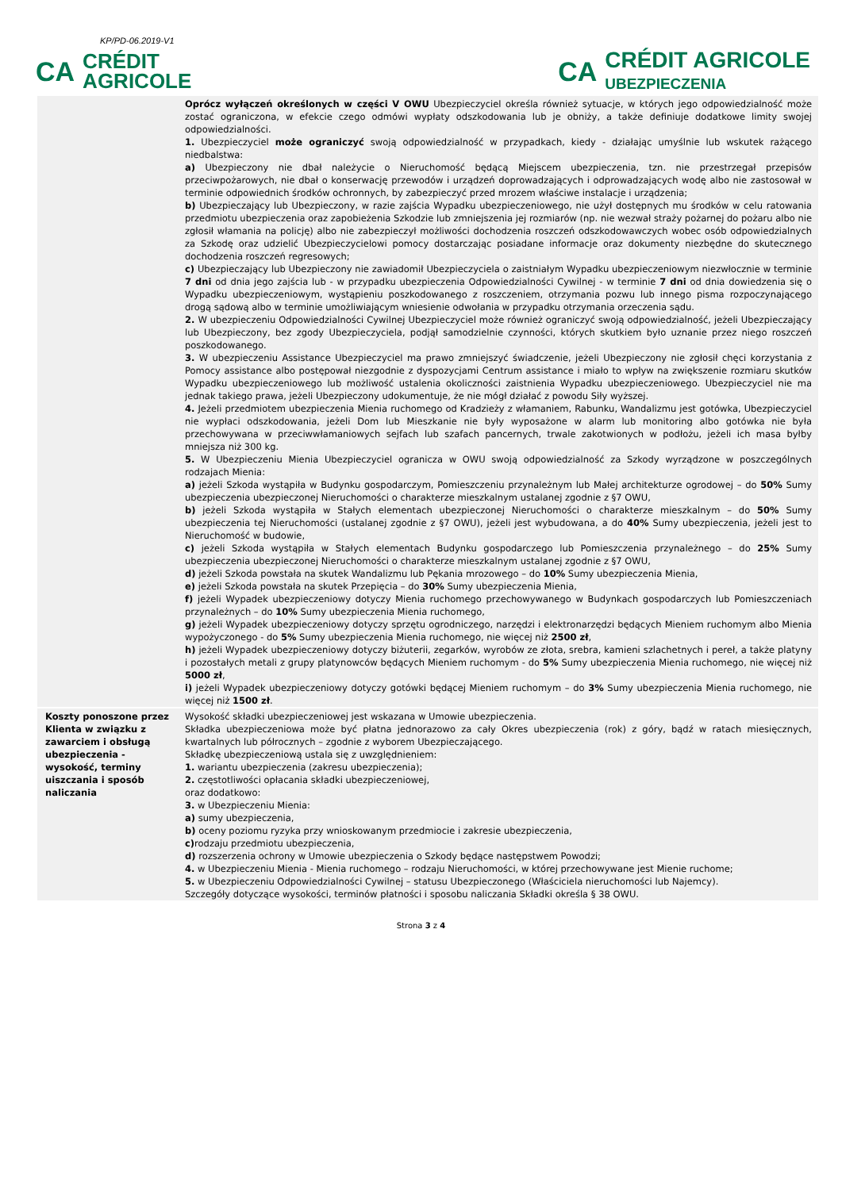KP/PD-06.2019-V1
CA CRÉDIT
AGRICOLE
CA CRÉDIT AGRICOLE
UBEZPIECZENIA
| | Oprócz wyłączeń określonych w części V OWU Ubezpieczyciel określa również sytuacje, w których jego odpowiedzialność może zostać ograniczona, w efekcie czego odmówi wypłaty odszkodowania lub je obniży, a także definiuje dodatkowe limity swojej odpowiedzialności. 1. Ubezpieczyciel może ograniczyć swoją odpowiedzialność w przypadkach, kiedy - działając umyślnie lub wskutek rażącego niedbalstwa: a) Ubezpieczony nie dbał należycie o Nieruchomość będącą Miejscem ubezpieczenia, tzn. nie przestrzegał przepisów przeciwpożarowych, nie dbał o konserwację przewodów i urządzeń doprowadzających i odprowadzających wodę albo nie zastosował w terminie odpowiednich środków ochronnych, by zabezpieczyć przed mrozem właściwe instalacje i urządzenia; b) Ubezpieczający lub Ubezpieczony, w razie zajścia Wypadku ubezpieczeniowego, nie użył dostępnych mu środków w celu ratowania przedmiotu ubezpieczenia oraz zapobieżenia Szkodzie lub zmniejszenia jej rozmiarów (np. nie wezwał straży pożarnej do pożaru albo nie zgłosił włamania na policję) albo nie zabezpieczył możliwości dochodzenia roszczeń odszkodowawczych wobec osób odpowiedzialnych za Szkodę oraz udzielić Ubezpieczycielowi pomocy dostarczając posiadane informacje oraz dokumenty niezbędne do skutecznego dochodzenia roszczeń regresowych; c) Ubezpieczający lub Ubezpieczony nie zawiadomił Ubezpieczyciela o zaistniałym Wypadku ubezpieczeniowym niezwłocznie w terminie 7 dni od dnia jego zajścia lub - w przypadku ubezpieczenia Odpowiedzialności Cywilnej - w terminie 7 dni od dnia dowiedzenia się o Wypadku ubezpieczeniowym, wystąpieniu poszkodowanego z roszczeniem, otrzymania pozwu lub innego pisma rozpoczynającego drogą sądową albo w terminie umożliwiającym wniesienie odwołania w przypadku otrzymania orzeczenia sądu. 2. W ubezpieczeniu Odpowiedzialności Cywilnej Ubezpieczyciel może również ograniczyć swoją odpowiedzialność, jeżeli Ubezpieczający lub Ubezpieczony, bez zgody Ubezpieczyciela, podjął samodzielnie czynności, których skutkiem było uznanie przez niego roszczeń poszkodowanego. 3. W ubezpieczeniu Assistance Ubezpieczyciel ma prawo zmniejszyć świadczenie, jeżeli Ubezpieczony nie zgłosił chęci korzystania z Pomocy assistance albo postępował niezgodnie z dyspozycjami Centrum assistance i miało to wpływ na zwiększenie rozmiaru skutków Wypadku ubezpieczeniowego lub możliwość ustalenia okoliczności zaistnienia Wypadku ubezpieczeniowego. Ubezpieczyciel nie ma jednak takiego prawa, jeżeli Ubezpieczony udokumentuje, że nie mógł działać z powodu Siły wyższej. 4. Jeżeli przedmiotem ubezpieczenia Mienia ruchomego od Kradzieży z włamaniem, Rabunku, Wandalizmu jest gotówka, Ubezpieczyciel nie wypłaci odszkodowania, jeżeli Dom lub Mieszkanie nie były wyposażone w alarm lub monitoring albo gotówka nie była przechowywana w przeciwwłamaniowych sejfach lub szafach pancernych, trwale zakotwionych w podłożu, jeżeli ich masa byłby mniejsza niż 300 kg. 5. W Ubezpieczeniu Mienia Ubezpieczyciel ogranicza w OWU swoją odpowiedzialność za Szkody wyrządzone w poszczególnych rodzajach Mienia: a) jeżeli Szkoda wystąpiła w Budynku gospodarczym, Pomieszczeniu przynależnym lub Małej architekturze ogrodowej – do 50% Sumy ubezpieczenia ubezpieczonej Nieruchomości o charakterze mieszkalnym ustalanej zgodnie z §7 OWU, b) jeżeli Szkoda wystąpiła w Stałych elementach ubezpieczonej Nieruchomości o charakterze mieszkalnym – do 50% Sumy ubezpieczenia tej Nieruchomości (ustalanej zgodnie z §7 OWU), jeżeli jest wybudowana, a do 40% Sumy ubezpieczenia, jeżeli jest to Nieruchomość w budowie, c) jeżeli Szkoda wystąpiła w Stałych elementach Budynku gospodarczego lub Pomieszczenia przynależnego – do 25% Sumy ubezpieczenia ubezpieczonej Nieruchomości o charakterze mieszkalnym ustalanej zgodnie z §7 OWU, d) jeżeli Szkoda powstała na skutek Wandalizmu lub Pękania mrozowego – do 10% Sumy ubezpieczenia Mienia, e) jeżeli Szkoda powstała na skutek Przepięcia – do 30% Sumy ubezpieczenia Mienia, f) jeżeli Wypadek ubezpieczeniowy dotyczy Mienia ruchomego przechowywanego w Budynkach gospodarczych lub Pomieszczeniach przynależnych – do 10% Sumy ubezpieczenia Mienia ruchomego, g) jeżeli Wypadek ubezpieczeniowy dotyczy sprzętu ogrodniczego, narzędzi i elektronarzędzi będących Mieniem ruchomym albo Mienia wypożyczonego - do 5% Sumy ubezpieczenia Mienia ruchomego, nie więcej niż 2500 zł , h) jeżeli Wypadek ubezpieczeniowy dotyczy biżuterii, zegarków, wyrobów ze złota, srebra, kamieni szlachetnych i pereł, a także platyny i pozostałych metali z grupy platynowców będących Mieniem ruchomym - do 5% Sumy ubezpieczenia Mienia ruchomego, nie więcej niż 5000 zł , i) jeżeli Wypadek ubezpieczeniowy dotyczy gotówki będącej Mieniem ruchomym – do 3% Sumy ubezpieczenia Mienia ruchomego, nie więcej niż 1500 zł . |
| Koszty ponoszone przez Klienta w związku z zawarciem i obsługą ubezpieczenia - wysokość, terminy uiszczania i sposób naliczania | Wysokość składki ubezpieczeniowej jest wskazana w Umowie ubezpieczenia. Składka ubezpieczeniowa może być płatna jednorazowo za cały Okres ubezpieczenia (rok) z góry, bądź w ratach miesięcznych, kwartalnych lub półrocznych – zgodnie z wyborem Ubezpieczającego. Składkę ubezpieczeniową ustala się z uwzględnieniem: 1. wariantu ubezpieczenia (zakresu ubezpieczenia); 2. częstotliwości opłacania składki ubezpieczeniowej, oraz dodatkowo: 3. w Ubezpieczeniu Mienia: a) sumy ubezpieczenia, b) oceny poziomu ryzyka przy wnioskowanym przedmiocie i zakresie ubezpieczenia, c) rodzaju przedmiotu ubezpieczenia, d) rozszerzenia ochrony w Umowie ubezpieczenia o Szkody będące następstwem Powodzi; 4. w Ubezpieczeniu Mienia - Mienia ruchomego – rodzaju Nieruchomości, w której przechowywane jest Mienie ruchome; 5. w Ubezpieczeniu Odpowiedzialności Cywilnej – statusu Ubezpieczonego (Właściciela nieruchomości lub Najemcy). Szczegóły dotyczące wysokości, terminów płatności i sposobu naliczania Składki określa § 38 OWU. |
Strona 3 z 4